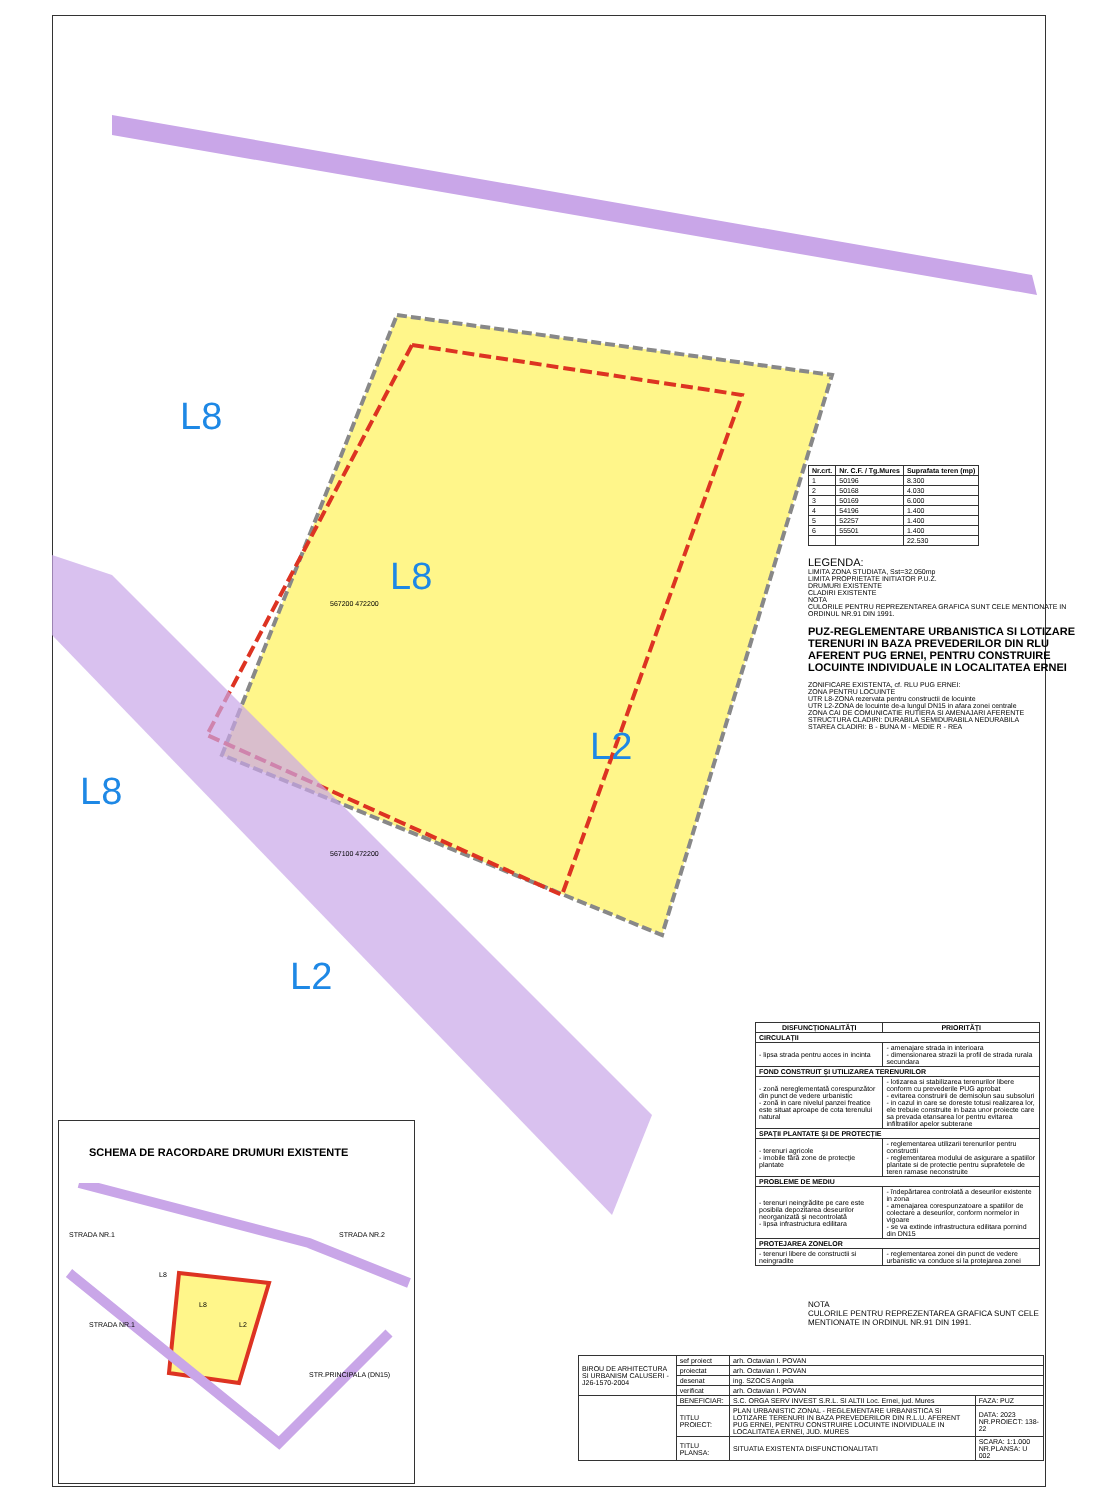L8
L8
L8
L2
L2
567200 472200
567100 472200
| Nr.crt. | Nr. C.F. / Tg.Mures | Suprafata teren (mp) |
| --- | --- | --- |
| 1 | 50196 | 8.300 |
| 2 | 50168 | 4.030 |
| 3 | 50169 | 6.000 |
| 4 | 54196 | 1.400 |
| 5 | 52257 | 1.400 |
| 6 | 55501 | 1.400 |
| | | 22.530 |
LEGENDA:
LIMITA ZONA STUDIATA, Sst=32.050mp
LIMITA PROPRIETATE INITIATOR P.U.Z.
DRUMURI EXISTENTE
CLADIRI EXISTENTE
NOTA
CULORILE PENTRU REPREZENTAREA GRAFICA SUNT CELE MENTIONATE IN ORDINUL NR.91 DIN 1991.
PUZ-REGLEMENTARE URBANISTICA SI LOTIZARE TERENURI IN BAZA PREVEDERILOR DIN RLU AFERENT PUG ERNEI, PENTRU CONSTRUIRE LOCUINTE INDIVIDUALE IN LOCALITATEA ERNEI
ZONIFICARE EXISTENTA, cf. RLU PUG ERNEI:
ZONA PENTRU LOCUINTE
UTR L8-ZONA rezervata pentru constructii de locuinte
UTR L2-ZONA de locuinte de-a lungul DN15 in afara zonei centrale
ZONA CAI DE COMUNICATIE RUTIERA SI AMENAJARI AFERENTE
STRUCTURA CLADIRI: DURABILA SEMIDURABILA NEDURABILA
STAREA CLADIRI: B - BUNA M - MEDIE R - REA
| DISFUNCȚIONALITĂȚI | PRIORITĂȚI |
| --- | --- |
| CIRCULAȚII | |
| - lipsa strada pentru acces in incinta | - amenajare strada in interioara - dimensionarea strazii la profil de strada rurala secundara |
| FOND CONSTRUIT ȘI UTILIZAREA TERENURILOR | |
| - zonă nereglementată corespunzător din punct de vedere urbanistic - zonă in care nivelul panzei freatice este situat aproape de cota terenului natural | - lotizarea si stabilizarea terenurilor libere conform cu prevederile PUG aprobat - evitarea construirii de demisolun sau subsoluri - in cazul in care se doreste totusi realizarea lor, ele trebuie construite in baza unor proiecte care sa prevada etansarea lor pentru evitarea infiltratiilor apelor subterane |
| SPAȚII PLANTATE ȘI DE PROTECȚIE | |
| - terenuri agricole - imobile fără zone de protecție plantate | - reglementarea utilizarii terenurilor pentru constructii - reglementarea modului de asigurare a spatiilor plantate si de protectie pentru suprafetele de teren ramase neconstruite |
| PROBLEME DE MEDIU | |
| - terenuri neingrădite pe care este posibila depozitarea deseurilor neorganizată și necontrolată - lipsa infrastructura edilitara | - îndepărtarea controlată a deseurilor existente in zona - amenajarea corespunzatoare a spatiilor de colectare a deseurilor, conform normelor in vigoare - se va extinde infrastructura edilitara pornind din DN15 |
| PROTEJAREA ZONELOR | |
| - terenuri libere de constructii si neingradite | - reglementarea zonei din punct de vedere urbanistic va conduce si la protejarea zonei |
NOTA
CULORILE PENTRU REPREZENTAREA GRAFICA SUNT CELE MENTIONATE IN ORDINUL NR.91 DIN 1991.
| BIROU DE ARHITECTURA SI URBANISM CALUSERI - J26-1570-2004 | sef proiect | arh. Octavian I. POVAN | |
| | proiectat | arh. Octavian I. POVAN | |
| | desenat | ing. SZOCS Angela | |
| | verificat | arh. Octavian I. POVAN | |
| | BENEFICIAR: | S.C. ORGA SERV INVEST S.R.L. SI ALTII Loc. Ernei, jud. Mures | FAZA: PUZ |
| | TITLU PROIECT: | PLAN URBANISTIC ZONAL - REGLEMENTARE URBANISTICA SI LOTIZARE TERENURI IN BAZA PREVEDERILOR DIN R.L.U. AFERENT PUG ERNEI, PENTRU CONSTRUIRE LOCUINTE INDIVIDUALE IN LOCALITATEA ERNEI, JUD. MURES | DATA: 2023 NR.PROIECT: 138-22 |
| | TITLU PLANSA: | SITUATIA EXISTENTA DISFUNCTIONALITATI | SCARA: 1:1.000 NR.PLANSA: U 002 |
SCHEMA DE RACORDARE DRUMURI EXISTENTE
STRADA NR.1 STRADA NR.2
STRADA NR.1
STR.PRINCIPALA (DN15)
L8
L8
L2